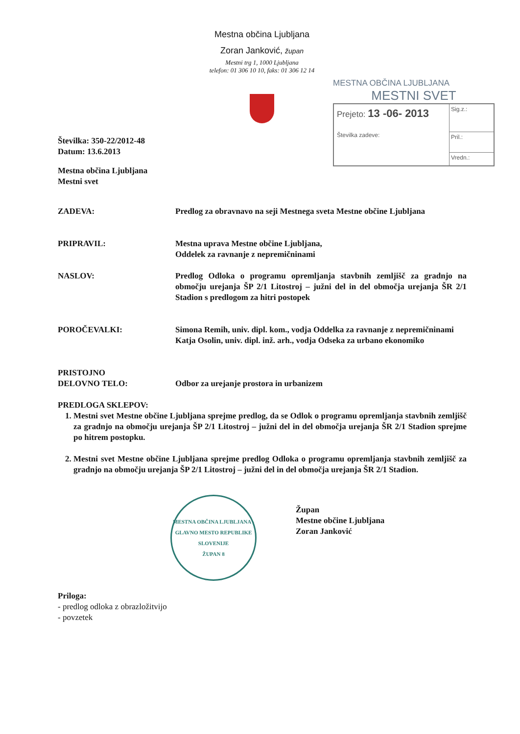Mestna občina Ljubljana
Zoran Janković, župan
Mestni trg 1, 1000 Ljubljana
telefon: 01 306 10 10, faks: 01 306 12 14
MESTNA OBČINA LJUBLJANA
MESTNI SVET
Prejeto: 13 -06- 2013
Številka zadeve:
Sig.z.:
Pril.:
Vredn.:
Številka: 350-22/2012-48
Datum: 13.6.2013
Mestna občina Ljubljana
Mestni svet
ZADEVA: Predlog za obravnavo na seji Mestnega sveta Mestne občine Ljubljana
PRIPRAVIL: Mestna uprava Mestne občine Ljubljana,
Oddelek za ravnanje z nepremičninami
NASLOV: Predlog Odloka o programu opremljanja stavbnih zemljišč za gradnjo na območju urejanja ŠP 2/1 Litostroj – južni del in del območja urejanja ŠR 2/1 Stadion s predlogom za hitri postopek
POROČEVALKI: Simona Remih, univ. dipl. kom., vodja Oddelka za ravnanje z nepremičninami
Katja Osolin, univ. dipl. inž. arh., vodja Odseka za urbano ekonomiko
PRISTOJNO
DELOVNO TELO:
Odbor za urejanje prostora in urbanizem
PREDLOGA SKLEPOV:
1. Mestni svet Mestne občine Ljubljana sprejme predlog, da se Odlok o programu opremljanja stavbnih zemljišč za gradnjo na območju urejanja ŠP 2/1 Litostroj – južni del in del območja urejanja ŠR 2/1 Stadion sprejme po hitrem postopku.
2. Mestni svet Mestne občine Ljubljana sprejme predlog Odloka o programu opremljanja stavbnih zemljišč za gradnjo na območju urejanja ŠP 2/1 Litostroj – južni del in del območja urejanja ŠR 2/1 Stadion.
MESTNA OBČINA LJUBLJANA - GLAVNO MESTO REPUBLIKE SLOVENIJE
ŽUPAN 8
Župan
Mestne občine Ljubljana
Zoran Janković
Priloga:
- predlog odloka z obrazložitvijo
- povzetek